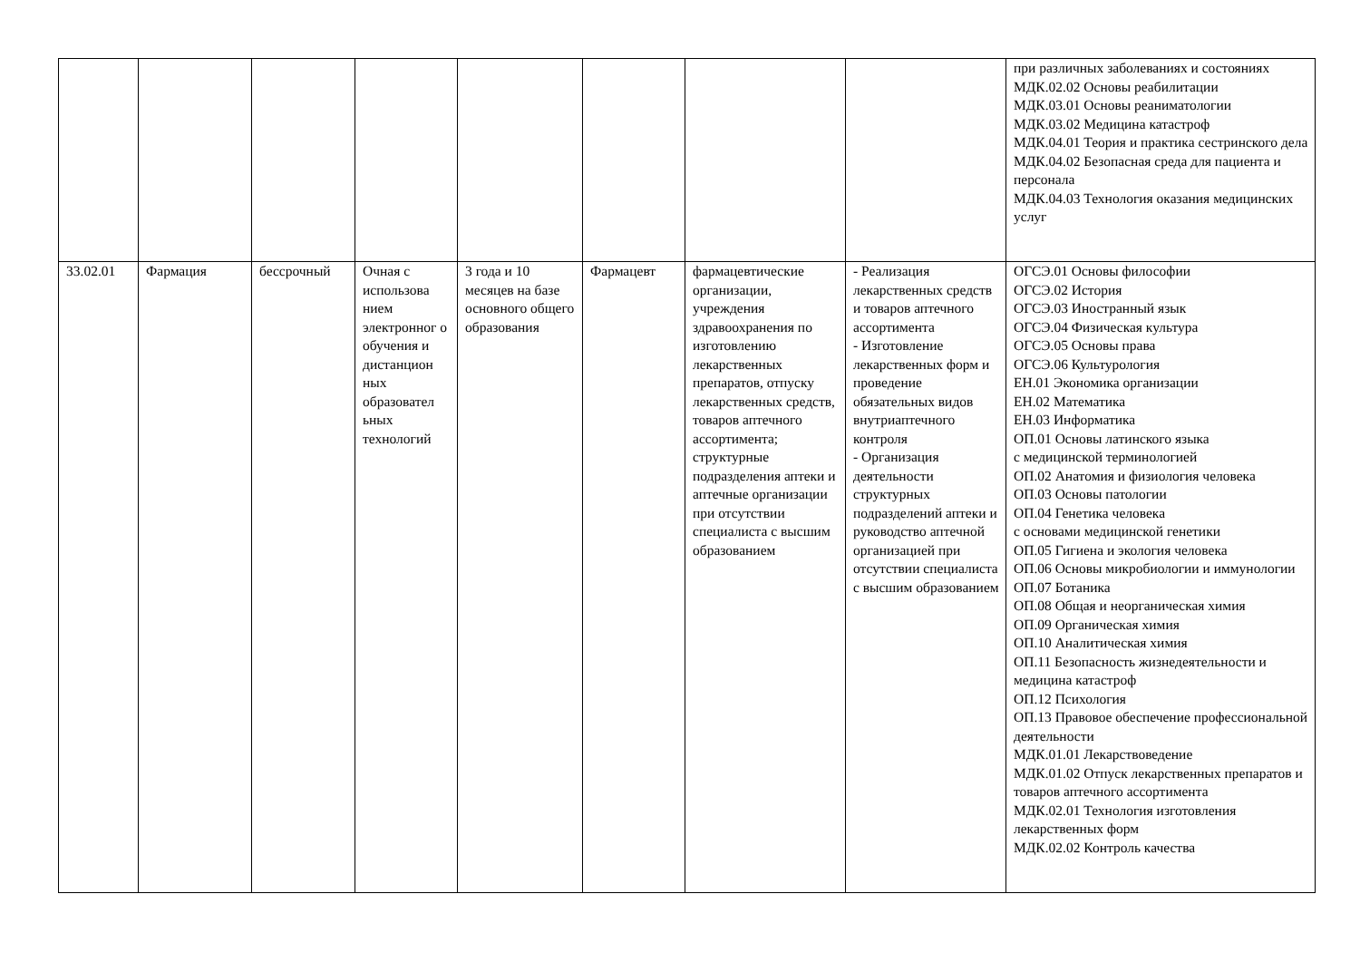| | | | | | | | | при различных заболеваниях и состояниях МДК.02.02 Основы реабилитации МДК.03.01 Основы реаниматологии МДК.03.02 Медицина катастроф МДК.04.01 Теория и практика сестринского дела МДК.04.02 Безопасная среда для пациента и персонала МДК.04.03 Технология оказания медицинских услуг |
| 33.02.01 | Фармация | бессрочный | Очная с использова нием электронног о обучения и дистанцион ных образовател ьных технологий | 3 года и 10 месяцев на базе основного общего образования | Фармацевт | фармацевтические организации, учреждения здравоохранения по изготовлению лекарственных препаратов, отпуску лекарственных средств, товаров аптечного ассортимента; структурные подразделения аптеки и аптечные организации при отсутствии специалиста с высшим образованием | - Реализация лекарственных средств и товаров аптечного ассортимента - Изготовление лекарственных форм и проведение обязательных видов внутриаптечного контроля - Организация деятельности структурных подразделений аптеки и руководство аптечной организацией при отсутствии специалиста с высшим образованием | ОГСЭ.01 Основы философии ОГСЭ.02 История ОГСЭ.03 Иностранный язык ОГСЭ.04 Физическая культура ОГСЭ.05 Основы права ОГСЭ.06 Культурология ЕН.01 Экономика организации ЕН.02 Математика ЕН.03 Информатика ОП.01 Основы латинского языка с медицинской терминологией ОП.02 Анатомия и физиология человека ОП.03 Основы патологии ОП.04 Генетика человека с основами медицинской генетики ОП.05 Гигиена и экология человека ОП.06 Основы микробиологии и иммунологии ОП.07 Ботаника ОП.08 Общая и неорганическая химия ОП.09 Органическая химия ОП.10 Аналитическая химия ОП.11 Безопасность жизнедеятельности и медицина катастроф ОП.12 Психология ОП.13 Правовое обеспечение профессиональной деятельности МДК.01.01 Лекарствоведение МДК.01.02 Отпуск лекарственных препаратов и товаров аптечного ассортимента МДК.02.01 Технология изготовления лекарственных форм МДК.02.02 Контроль качества |